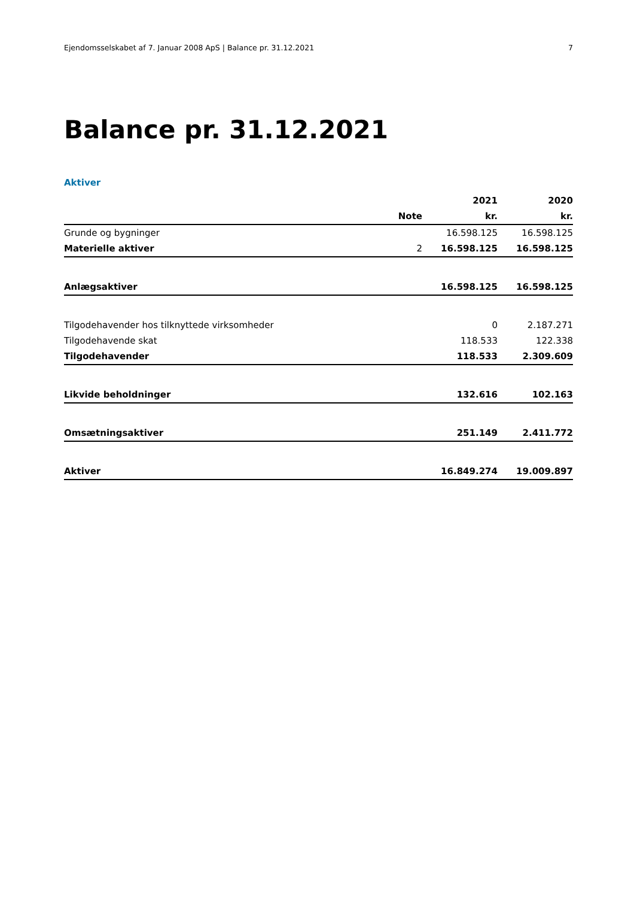Ejendomsselskabet af 7. Januar 2008 ApS | Balance pr. 31.12.2021 7
Balance pr. 31.12.2021
Aktiver
| | | 2021 | 2020 |
| --- | --- | --- | --- |
| | Note | kr. | kr. |
| Grunde og bygninger | | 16.598.125 | 16.598.125 |
| Materielle aktiver | 2 | 16.598.125 | 16.598.125 |
| Anlægsaktiver | | 16.598.125 | 16.598.125 |
| Tilgodehavender hos tilknyttede virksomheder | | 0 | 2.187.271 |
| Tilgodehavende skat | | 118.533 | 122.338 |
| Tilgodehavender | | 118.533 | 2.309.609 |
| Likvide beholdninger | | 132.616 | 102.163 |
| Omsætningsaktiver | | 251.149 | 2.411.772 |
| Aktiver | | 16.849.274 | 19.009.897 |